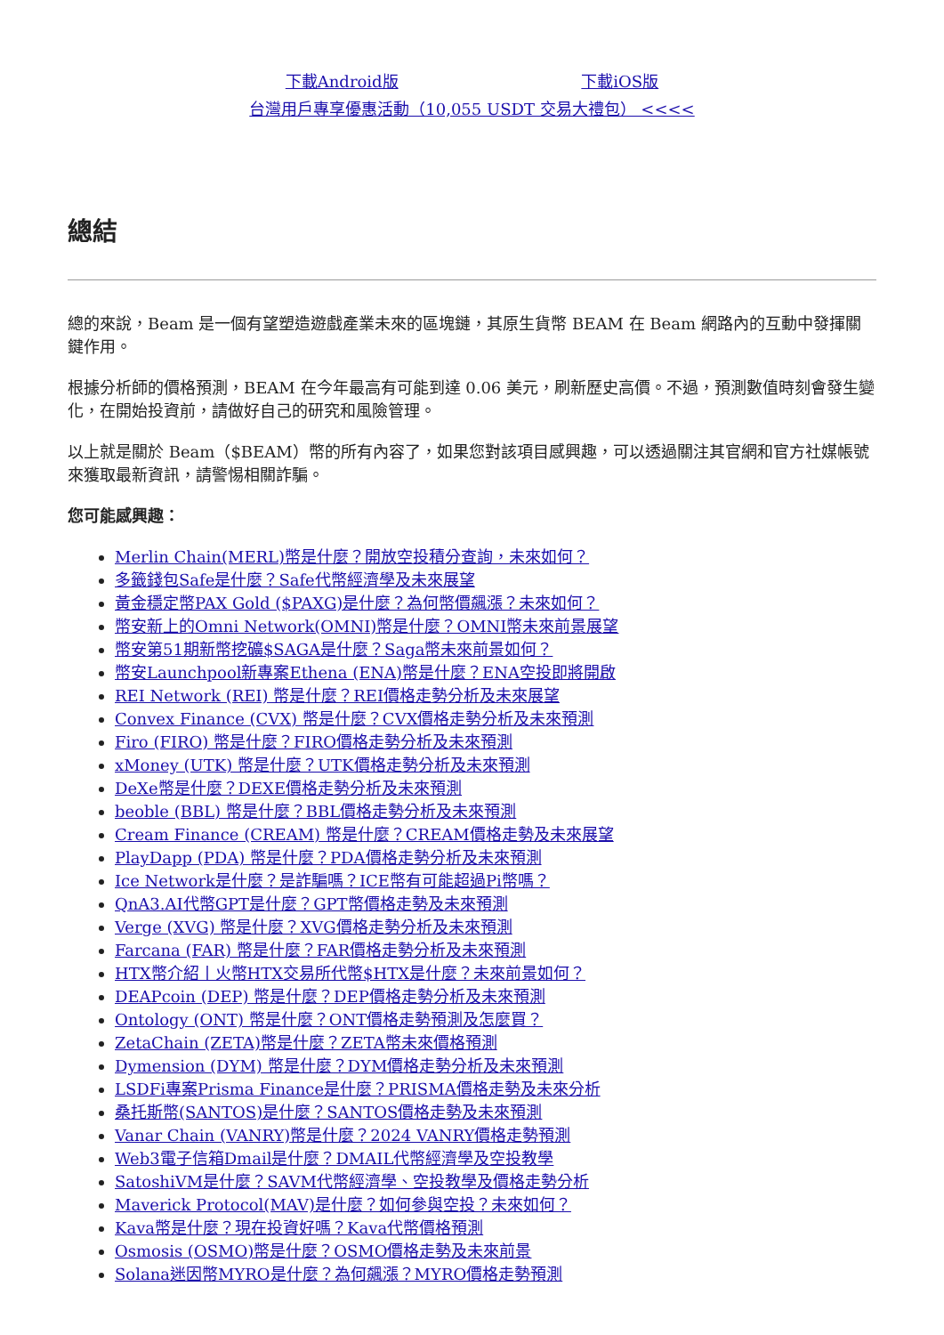下載Android版 下載iOS版
台灣用戶專享優惠活動（10,055 USDT 交易大禮包） <<<<
總結
總的來說，Beam 是一個有望塑造遊戲產業未來的區塊鏈，其原生貨幣 BEAM 在 Beam 網路內的互動中發揮關鍵作用。
根據分析師的價格預測，BEAM 在今年最高有可能到達 0.06 美元，刷新歷史高價。不過，預測數值時刻會發生變化，在開始投資前，請做好自己的研究和風險管理。
以上就是關於 Beam（$BEAM）幣的所有內容了，如果您對該項目感興趣，可以透過關注其官網和官方社媒帳號來獲取最新資訊，請警惕相關詐騙。
您可能感興趣：
Merlin Chain(MERL)幣是什麼？開放空投積分查詢，未來如何？
多籤錢包Safe是什麼？Safe代幣經濟學及未來展望
黃金穩定幣PAX Gold ($PAXG)是什麼？為何幣價飆漲？未來如何？
幣安新上的Omni Network(OMNI)幣是什麼？OMNI幣未來前景展望
幣安第51期新幣挖礦$SAGA是什麼？Saga幣未來前景如何？
幣安Launchpool新專案Ethena (ENA)幣是什麼？ENA空投即將開啟
REI Network (REI) 幣是什麼？REI價格走勢分析及未來展望
Convex Finance (CVX) 幣是什麼？CVX價格走勢分析及未來預測
Firo (FIRO) 幣是什麼？FIRO價格走勢分析及未來預測
xMoney (UTK) 幣是什麼？UTK價格走勢分析及未來預測
DeXe幣是什麼？DEXE價格走勢分析及未來預測
beoble (BBL) 幣是什麼？BBL價格走勢分析及未來預測
Cream Finance (CREAM) 幣是什麼？CREAM價格走勢及未來展望
PlayDapp (PDA) 幣是什麼？PDA價格走勢分析及未來預測
Ice Network是什麼？是詐騙嗎？ICE幣有可能超過Pi幣嗎？
QnA3.AI代幣GPT是什麼？GPT幣價格走勢及未來預測
Verge (XVG) 幣是什麼？XVG價格走勢分析及未來預測
Farcana (FAR) 幣是什麼？FAR價格走勢分析及未來預測
HTX幣介紹丨火幣HTX交易所代幣$HTX是什麼？未來前景如何？
DEAPcoin (DEP) 幣是什麼？DEP價格走勢分析及未來預測
Ontology (ONT) 幣是什麼？ONT價格走勢預測及怎麼買？
ZetaChain (ZETA)幣是什麼？ZETA幣未來價格預測
Dymension (DYM) 幣是什麼？DYM價格走勢分析及未來預測
LSDFi專案Prisma Finance是什麼？PRISMA價格走勢及未來分析
桑托斯幣(SANTOS)是什麼？SANTOS價格走勢及未來預測
Vanar Chain (VANRY)幣是什麼？2024 VANRY價格走勢預測
Web3電子信箱Dmail是什麼？DMAIL代幣經濟學及空投教學
SatoshiVM是什麼？SAVM代幣經濟學、空投教學及價格走勢分析
Maverick Protocol(MAV)是什麼？如何參與空投？未來如何？
Kava幣是什麼？現在投資好嗎？Kava代幣價格預測
Osmosis (OSMO)幣是什麼？OSMO價格走勢及未來前景
Solana迷因幣MYRO是什麼？為何飆漲？MYRO價格走勢預測